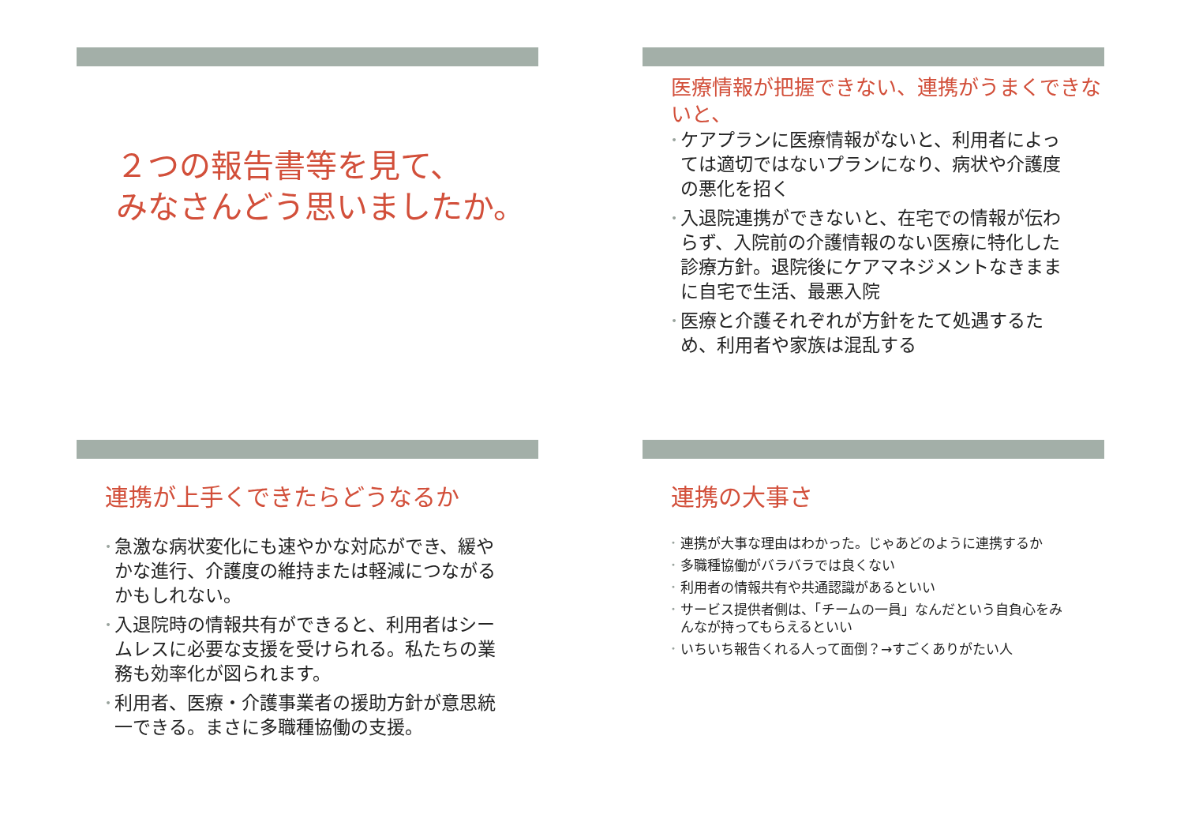２つの報告書等を見て、
みなさんどう思いましたか。
医療情報が把握できない、連携がうまくできないと、
• ケアプランに医療情報がないと、利用者によっては適切ではないプランになり、病状や介護度の悪化を招く
• 入退院連携ができないと、在宅での情報が伝わらず、入院前の介護情報のない医療に特化した診療方針。退院後にケアマネジメントなきままに自宅で生活、最悪入院
• 医療と介護それぞれが方針をたて処遇するため、利用者や家族は混乱する
連携が上手くできたらどうなるか
• 急激な病状変化にも速やかな対応ができ、緩やかな進行、介護度の維持または軽減につながるかもしれない。
• 入退院時の情報共有ができると、利用者はシームレスに必要な支援を受けられる。私たちの業務も効率化が図られます。
• 利用者、医療・介護事業者の援助方針が意思統一できる。まさに多職種協働の支援。
連携の大事さ
• 連携が大事な理由はわかった。じゃあどのように連携するか
• 多職種協働がバラバラでは良くない
• 利用者の情報共有や共通認識があるといい
• サービス提供者側は、「チームの一員」なんだという自負心をみんなが持ってもらえるといい
• いちいち報告くれる人って面倒？→すごくありがたい人